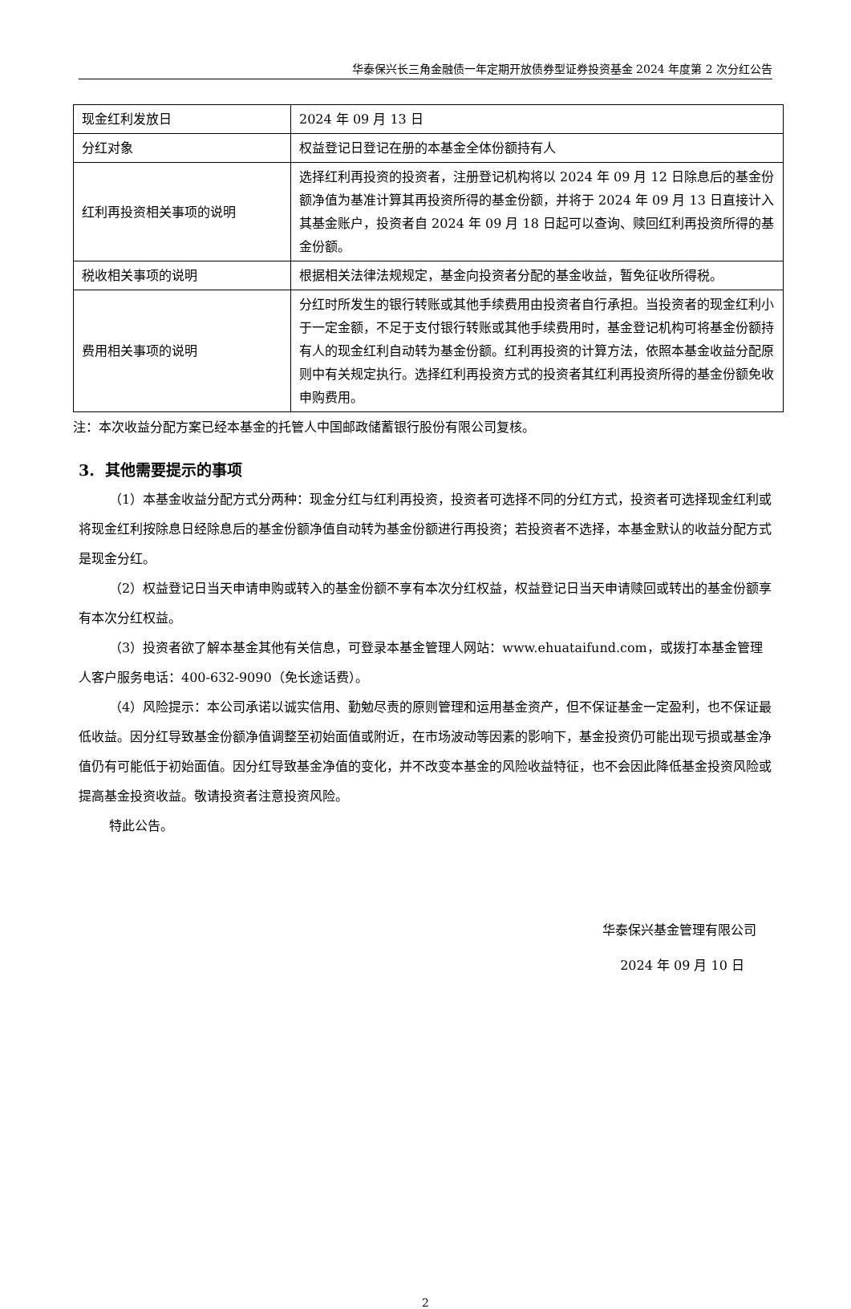华泰保兴长三角金融债一年定期开放债券型证券投资基金 2024 年度第 2 次分红公告
| 现金红利发放日 | 2024 年 09 月 13 日 |
| 分红对象 | 权益登记日登记在册的本基金全体份额持有人 |
| 红利再投资相关事项的说明 | 选择红利再投资的投资者，注册登记机构将以 2024 年 09 月 12 日除息后的基金份额净值为基准计算其再投资所得的基金份额，并将于 2024 年 09 月 13 日直接计入其基金账户，投资者自 2024 年 09 月 18 日起可以查询、赎回红利再投资所得的基金份额。 |
| 税收相关事项的说明 | 根据相关法律法规规定，基金向投资者分配的基金收益，暂免征收所得税。 |
| 费用相关事项的说明 | 分红时所发生的银行转账或其他手续费用由投资者自行承担。当投资者的现金红利小于一定金额，不足于支付银行转账或其他手续费用时，基金登记机构可将基金份额持有人的现金红利自动转为基金份额。红利再投资的计算方法，依照本基金收益分配原则中有关规定执行。选择红利再投资方式的投资者其红利再投资所得的基金份额免收申购费用。 |
注：本次收益分配方案已经本基金的托管人中国邮政储蓄银行股份有限公司复核。
3. 其他需要提示的事项
（1）本基金收益分配方式分两种：现金分红与红利再投资，投资者可选择不同的分红方式，投资者可选择现金红利或将现金红利按除息日经除息后的基金份额净值自动转为基金份额进行再投资；若投资者不选择，本基金默认的收益分配方式是现金分红。
（2）权益登记日当天申请申购或转入的基金份额不享有本次分红权益，权益登记日当天申请赎回或转出的基金份额享有本次分红权益。
（3）投资者欲了解本基金其他有关信息，可登录本基金管理人网站：www.ehuataifund.com，或拨打本基金管理人客户服务电话：400-632-9090（免长途话费）。
（4）风险提示：本公司承诺以诚实信用、勤勉尽责的原则管理和运用基金资产，但不保证基金一定盈利，也不保证最低收益。因分红导致基金份额净值调整至初始面值或附近，在市场波动等因素的影响下，基金投资仍可能出现亏损或基金净值仍有可能低于初始面值。因分红导致基金净值的变化，并不改变本基金的风险收益特征，也不会因此降低基金投资风险或提高基金投资收益。敬请投资者注意投资风险。
特此公告。
华泰保兴基金管理有限公司
2024 年 09 月 10 日
2